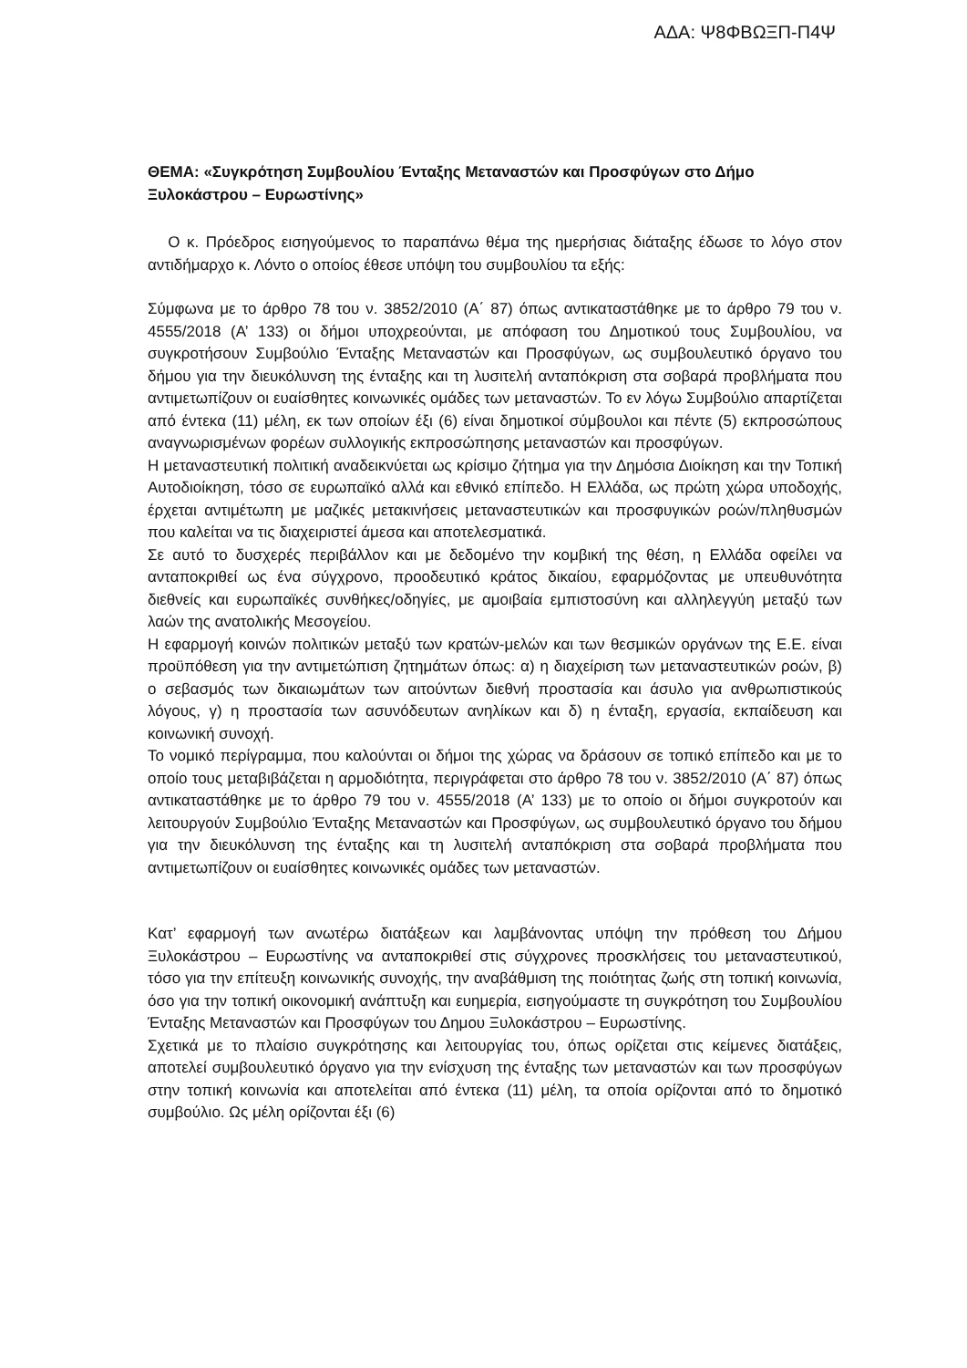ΑΔΑ: Ψ8ΦΒΩΞΠ-Π4Ψ
ΘΕΜΑ: «Συγκρότηση Συμβουλίου Ένταξης Μεταναστών και Προσφύγων στο Δήμο Ξυλοκάστρου – Ευρωστίνης»
Ο κ. Πρόεδρος εισηγούμενος το παραπάνω θέμα της ημερήσιας διάταξης έδωσε το λόγο στον αντιδήμαρχο κ. Λόντο ο οποίος έθεσε υπόψη του συμβουλίου τα εξής:
Σύμφωνα με το άρθρο 78 του ν. 3852/2010 (Α΄ 87) όπως αντικαταστάθηκε με το άρθρο 79 του ν. 4555/2018 (Α’ 133) οι δήμοι υποχρεούνται, με απόφαση του Δημοτικού τους Συμβουλίου, να συγκροτήσουν Συμβούλιο Ένταξης Μεταναστών και Προσφύγων, ως συμβουλευτικό όργανο του δήμου για την διευκόλυνση της ένταξης και τη λυσιτελή ανταπόκριση στα σοβαρά προβλήματα που αντιμετωπίζουν οι ευαίσθητες κοινωνικές ομάδες των μεταναστών. Το εν λόγω Συμβούλιο απαρτίζεται από έντεκα (11) μέλη, εκ των οποίων έξι (6) είναι δημοτικοί σύμβουλοι και πέντε (5) εκπροσώπους αναγνωρισμένων φορέων συλλογικής εκπροσώπησης μεταναστών και προσφύγων.
Η μεταναστευτική πολιτική αναδεικνύεται ως κρίσιμο ζήτημα για την Δημόσια Διοίκηση και την Τοπική Αυτοδιοίκηση, τόσο σε ευρωπαϊκό αλλά και εθνικό επίπεδο. Η Ελλάδα, ως πρώτη χώρα υποδοχής, έρχεται αντιμέτωπη με μαζικές μετακινήσεις μεταναστευτικών και προσφυγικών ροών/πληθυσμών που καλείται να τις διαχειριστεί άμεσα και αποτελεσματικά.
Σε αυτό το δυσχερές περιβάλλον και με δεδομένο την κομβική της θέση, η Ελλάδα οφείλει να ανταποκριθεί ως ένα σύγχρονο, προοδευτικό κράτος δικαίου, εφαρμόζοντας με υπευθυνότητα διεθνείς και ευρωπαϊκές συνθήκες/οδηγίες, με αμοιβαία εμπιστοσύνη και αλληλεγγύη μεταξύ των λαών της ανατολικής Μεσογείου.
Η εφαρμογή κοινών πολιτικών μεταξύ των κρατών-μελών και των θεσμικών οργάνων της Ε.Ε. είναι προϋπόθεση για την αντιμετώπιση ζητημάτων όπως: α) η διαχείριση των μεταναστευτικών ροών, β) ο σεβασμός των δικαιωμάτων των αιτούντων διεθνή προστασία και άσυλο για ανθρωπιστικούς λόγους, γ) η προστασία των ασυνόδευτων ανηλίκων και δ) η ένταξη, εργασία, εκπαίδευση και κοινωνική συνοχή.
Το νομικό περίγραμμα, που καλούνται οι δήμοι της χώρας να δράσουν σε τοπικό επίπεδο και με το οποίο τους μεταβιβάζεται η αρμοδιότητα, περιγράφεται στο άρθρο 78 του ν. 3852/2010 (Α΄ 87) όπως αντικαταστάθηκε με το άρθρο 79 του ν. 4555/2018 (Α’ 133) με το οποίο οι δήμοι συγκροτούν και λειτουργούν Συμβούλιο Ένταξης Μεταναστών και Προσφύγων, ως συμβουλευτικό όργανο του δήμου για την διευκόλυνση της ένταξης και τη λυσιτελή ανταπόκριση στα σοβαρά προβλήματα που αντιμετωπίζουν οι ευαίσθητες κοινωνικές ομάδες των μεταναστών.
Κατ’ εφαρμογή των ανωτέρω διατάξεων και λαμβάνοντας υπόψη την πρόθεση του Δήμου Ξυλοκάστρου – Ευρωστίνης να ανταποκριθεί στις σύγχρονες προσκλήσεις του μεταναστευτικού, τόσο για την επίτευξη κοινωνικής συνοχής, την αναβάθμιση της ποιότητας ζωής στη τοπική κοινωνία, όσο για την τοπική οικονομική ανάπτυξη και ευημερία, εισηγούμαστε τη συγκρότηση του Συμβουλίου Ένταξης Μεταναστών και Προσφύγων του Δημου Ξυλοκάστρου – Ευρωστίνης.
Σχετικά με το πλαίσιο συγκρότησης και λειτουργίας του, όπως ορίζεται στις κείμενες διατάξεις, αποτελεί συμβουλευτικό όργανο για την ενίσχυση της ένταξης των μεταναστών και των προσφύγων στην τοπική κοινωνία και αποτελείται από έντεκα (11) μέλη, τα οποία ορίζονται από το δημοτικό συμβούλιο. Ως μέλη ορίζονται έξι (6)